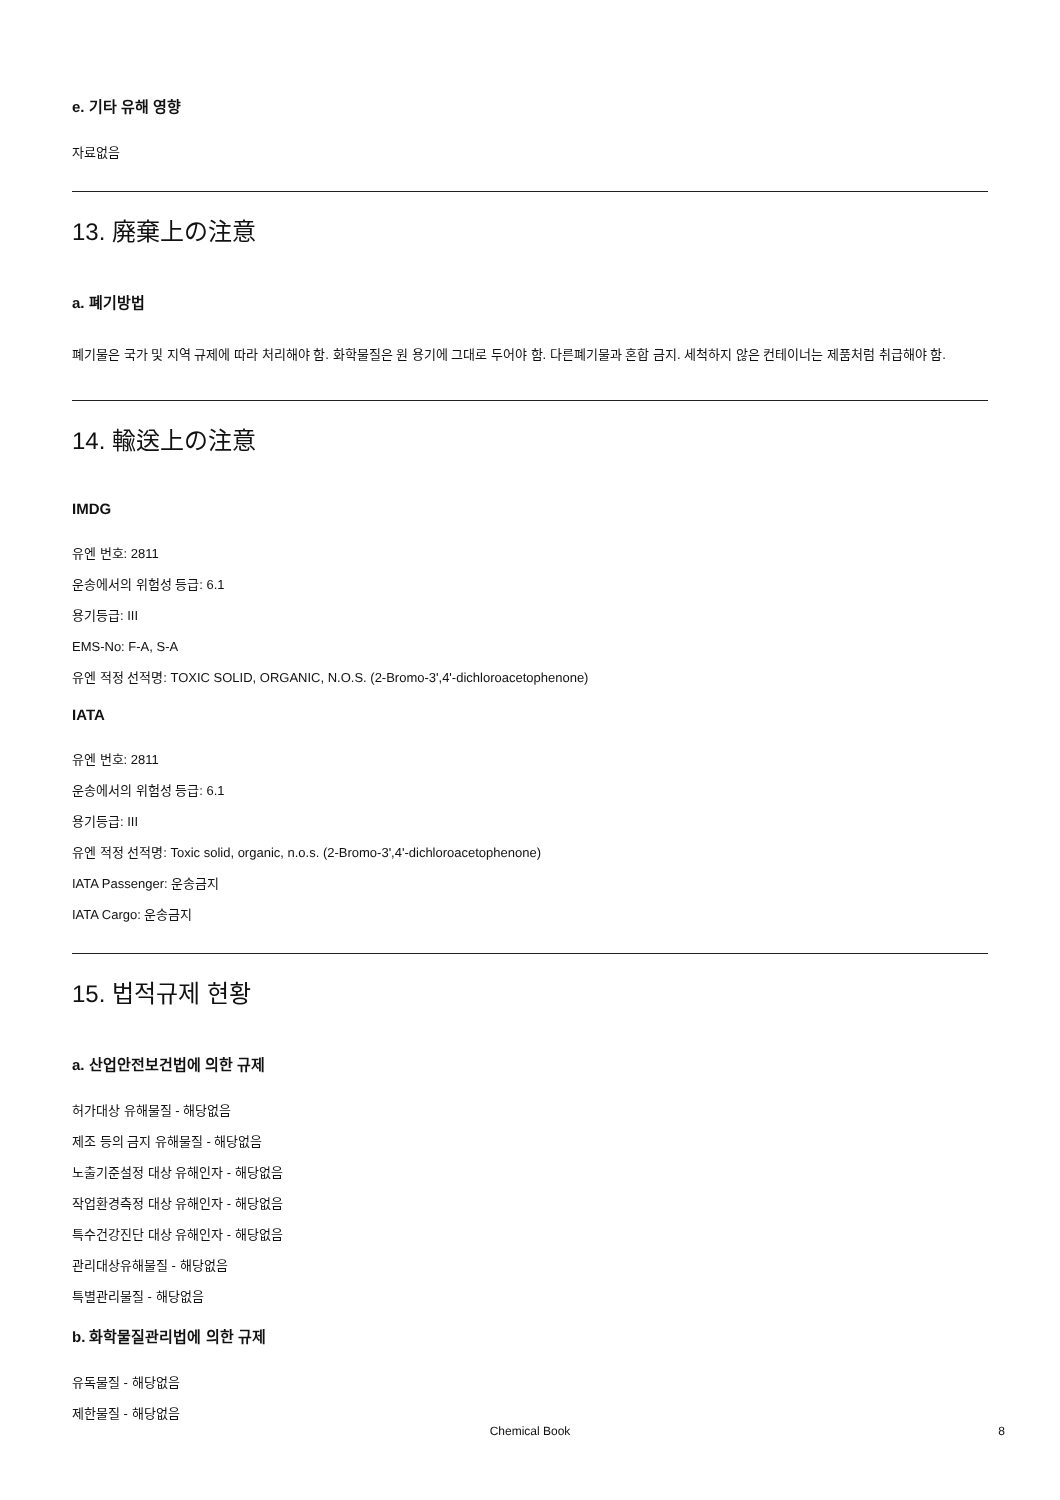e. 기타 유해 영향
자료없음
13. 廃棄上の注意
a. 폐기방법
폐기물은 국가 및 지역 규제에 따라 처리해야 함. 화학물질은 원 용기에 그대로 두어야 함. 다른폐기물과 혼합 금지. 세척하지 않은 컨테이너는 제품처럼 취급해야 함.
14. 輸送上の注意
IMDG
유엔 번호: 2811
운송에서의 위험성 등급: 6.1
용기등급: III
EMS-No: F-A, S-A
유엔 적정 선적명: TOXIC SOLID, ORGANIC, N.O.S. (2-Bromo-3',4'-dichloroacetophenone)
IATA
유엔 번호: 2811
운송에서의 위험성 등급: 6.1
용기등급: III
유엔 적정 선적명: Toxic solid, organic, n.o.s. (2-Bromo-3',4'-dichloroacetophenone)
IATA Passenger: 운송금지
IATA Cargo: 운송금지
15. 법적규제 현황
a. 산업안전보건법에 의한 규제
허가대상 유해물질 - 해당없음
제조 등의 금지 유해물질 - 해당없음
노출기준설정 대상 유해인자 - 해당없음
작업환경측정 대상 유해인자 - 해당없음
특수건강진단 대상 유해인자 - 해당없음
관리대상유해물질 - 해당없음
특별관리물질 - 해당없음
b. 화학물질관리법에 의한 규제
유독물질 - 해당없음
제한물질 - 해당없음
Chemical Book 8